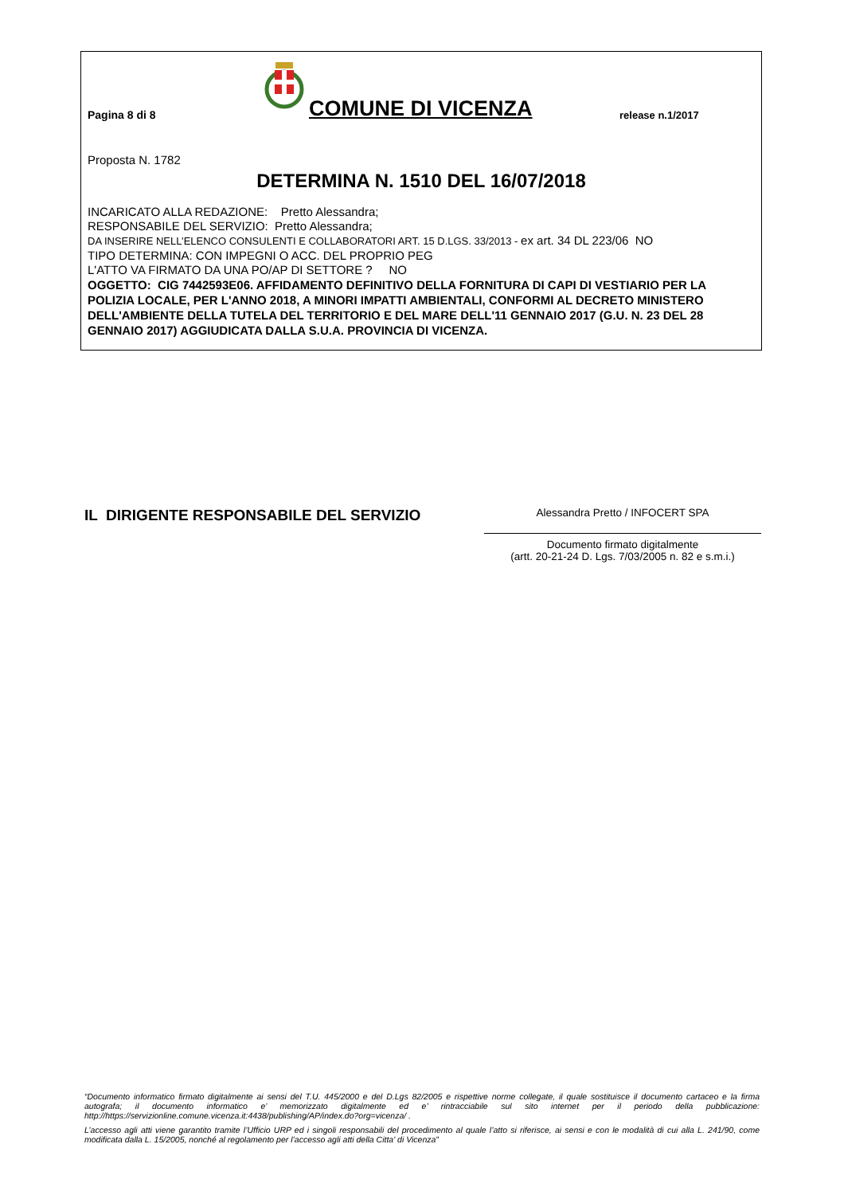Pagina 8 di 8
COMUNE DI VICENZA
release n.1/2017
Proposta N. 1782
DETERMINA N. 1510 DEL 16/07/2018
INCARICATO ALLA REDAZIONE: Pretto Alessandra;
RESPONSABILE DEL SERVIZIO: Pretto Alessandra;
DA INSERIRE NELL’ELENCO CONSULENTI E COLLABORATORI ART. 15 D.LGS. 33/2013 - ex art. 34 DL 223/06 NO
TIPO DETERMINA: CON IMPEGNI O ACC. DEL PROPRIO PEG
L'ATTO VA FIRMATO DA UNA PO/AP DI SETTORE ? NO
OGGETTO: CIG 7442593E06. AFFIDAMENTO DEFINITIVO DELLA FORNITURA DI CAPI DI VESTIARIO PER LA POLIZIA LOCALE, PER L'ANNO 2018, A MINORI IMPATTI AMBIENTALI, CONFORMI AL DECRETO MINISTERO DELL'AMBIENTE DELLA TUTELA DEL TERRITORIO E DEL MARE DELL'11 GENNAIO 2017 (G.U. N. 23 DEL 28 GENNAIO 2017) AGGIUDICATA DALLA S.U.A. PROVINCIA DI VICENZA.
IL DIRIGENTE RESPONSABILE DEL SERVIZIO
Alessandra Pretto / INFOCERT SPA
Documento firmato digitalmente
(artt. 20-21-24 D. Lgs. 7/03/2005 n. 82 e s.m.i.)
“Documento informatico firmato digitalmente ai sensi del T.U. 445/2000 e del D.Lgs 82/2005 e rispettive norme collegate, il quale sostituisce il documento cartaceo e la firma autografa; il documento informatico e’ memorizzato digitalmente ed e’ rintracciabile sul sito internet per il periodo della pubblicazione: http://https://servizionline.comune.vicenza.it:4438/publishing/AP/index.do?org=vicenza/ .
L’accesso agli atti viene garantito tramite l’Ufficio URP ed i singoli responsabili del procedimento al quale l’atto si riferisce, ai sensi e con le modalità di cui alla L. 241/90, come modificata dalla L. 15/2005, nonché al regolamento per l’accesso agli atti della Citta' di Vicenza”